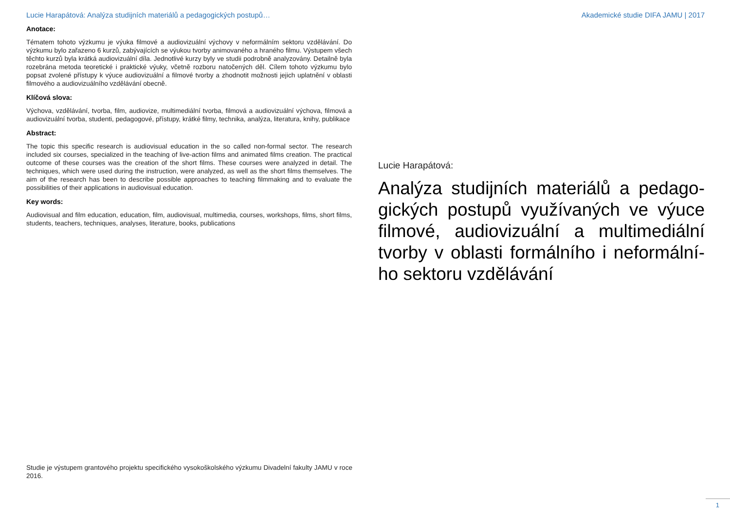Lucie Harapátová: Analýza studijních materiálů a pedagogických postupů… Akademické studie DIFA JAMU | 2017
Anotace:
Tématem tohoto výzkumu je výuka filmové a audiovizuální výchovy v neformálním sektoru vzdělávání. Do výzkumu bylo zařazeno 6 kurzů, zabývajících se výukou tvorby animovaného a hraného filmu. Výstupem všech těchto kurzů byla krátká audiovizuální díla. Jednotlivé kurzy byly ve studii podrobně analyzovány. Detailně byla rozebrána metoda teoretické i praktické výuky, včetně rozboru natočených děl. Cílem tohoto výzkumu bylo popsat zvolené přístupy k výuce audiovizuální a filmové tvorby a zhodnotit možnosti jejich uplatnění v oblasti filmového a audiovizuálního vzdělávání obecně.
Klíčová slova:
Výchova, vzdělávání, tvorba, film, audiovize, multimediální tvorba, filmová a audiovizuální výchova, filmová a audiovizuální tvorba, studenti, pedagogové, přístupy, krátké filmy, technika, analýza, literatura, knihy, publikace
Abstract:
The topic this specific research is audiovisual education in the so called non-formal sector. The research included six courses, specialized in the teaching of live-action films and animated films creation. The practical outcome of these courses was the creation of the short films. These courses were analyzed in detail. The techniques, which were used during the instruction, were analyzed, as well as the short films themselves. The aim of the research has been to describe possible approaches to teaching filmmaking and to evaluate the possibilities of their applications in audiovisual education.
Key words:
Audiovisual and film education, education, film, audiovisual, multimedia, courses, workshops, films, short films, students, teachers, techniques, analyses, literature, books, publications
Lucie Harapátová:
Analýza studijních materiálů a pedago­gických postupů využívaných ve výuce filmové, audiovizuální a multimediální tvorby v oblasti formálního i neformální­ho sektoru vzdělávání
Studie je výstupem grantového projektu specifického vysokoškolského výzkumu Divadelní fakulty JAMU v roce 2016.
1